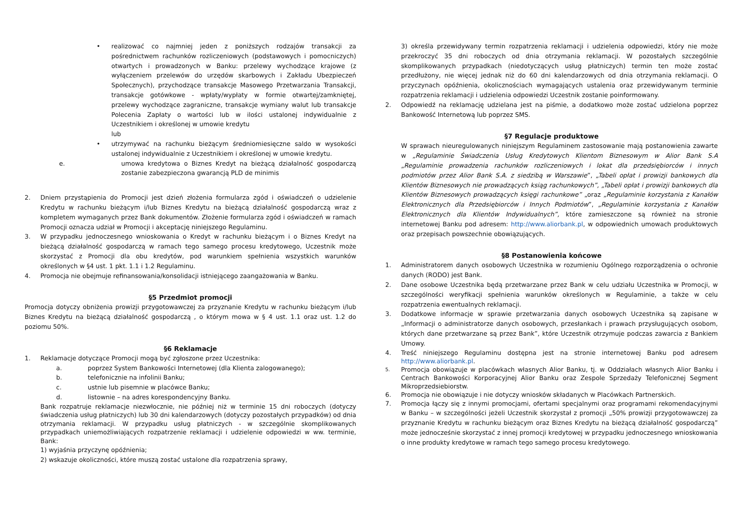• realizować co najmniej jeden z poniższych rodzajów transakcji za pośrednictwem rachunków rozliczeniowych (podstawowych i pomocniczych) otwartych i prowadzonych w Banku: przelewy wychodzące krajowe (z wyłączeniem przelewów do urzędów skarbowych i Zakładu Ubezpieczeń Społecznych), przychodzące transakcje Masowego Przetwarzania Transakcji, transakcje gotówkowe - wpłaty/wypłaty w formie otwartej/zamkniętej, przelewy wychodzące zagraniczne, transakcje wymiany walut lub transakcje Polecenia Zapłaty o wartości lub w ilości ustalonej indywidualnie z Uczestnikiem i określonej w umowie kredytu
lub
• utrzymywać na rachunku bieżącym średniomiesięczne saldo w wysokości ustalonej indywidualnie z Uczestnikiem i określonej w umowie kredytu.
e. umowa kredytowa o Biznes Kredyt na bieżącą działalność gospodarczą zostanie zabezpieczona gwarancją PLD de minimis
2. Dniem przystąpienia do Promocji jest dzień złożenia formularza zgód i oświadczeń o udzielenie Kredytu w rachunku bieżącym i/lub Biznes Kredytu na bieżącą działalność gospodarczą wraz z kompletem wymaganych przez Bank dokumentów. Złożenie formularza zgód i oświadczeń w ramach Promocji oznacza udział w Promocji i akceptację niniejszego Regulaminu.
3. W przypadku jednoczesnego wnioskowania o Kredyt w rachunku bieżącym i o Biznes Kredyt na bieżącą działalność gospodarczą w ramach tego samego procesu kredytowego, Uczestnik może skorzystać z Promocji dla obu kredytów, pod warunkiem spełnienia wszystkich warunków określonych w §4 ust. 1 pkt. 1.1 i 1.2 Regulaminu.
4. Promocja nie obejmuje refinansowania/konsolidacji istniejącego zaangażowania w Banku.
§5 Przedmiot promocji
Promocja dotyczy obniżenia prowizji przygotowawczej za przyznanie Kredytu w rachunku bieżącym i/lub Biznes Kredytu na bieżącą działalność gospodarczą , o którym mowa w § 4 ust. 1.1 oraz ust. 1.2 do poziomu 50%.
§6 Reklamacje
1. Reklamacje dotyczące Promocji mogą być zgłoszone przez Uczestnika:
a. poprzez System Bankowości Internetowej (dla Klienta zalogowanego);
b. telefonicznie na infolinii Banku;
c. ustnie lub pisemnie w placówce Banku;
d. listownie – na adres korespondencyjny Banku.
Bank rozpatruje reklamacje niezwłocznie, nie później niż w terminie 15 dni roboczych (dotyczy świadczenia usług płatniczych) lub 30 dni kalendarzowych (dotyczy pozostałych przypadków) od dnia otrzymania reklamacji. W przypadku usług płatniczych - w szczególnie skomplikowanych przypadkach uniemożliwiających rozpatrzenie reklamacji i udzielenie odpowiedzi w ww. terminie, Bank:
1) wyjaśnia przyczynę opóźnienia;
2) wskazuje okoliczności, które muszą zostać ustalone dla rozpatrzenia sprawy,
3) określa przewidywany termin rozpatrzenia reklamacji i udzielenia odpowiedzi, który nie może przekroczyć 35 dni roboczych od dnia otrzymania reklamacji. W pozostałych szczególnie skomplikowanych przypadkach (niedotyczących usług płatniczych) termin ten może zostać przedłużony, nie więcej jednak niż do 60 dni kalendarzowych od dnia otrzymania reklamacji. O przyczynach opóźnienia, okolicznościach wymagających ustalenia oraz przewidywanym terminie rozpatrzenia reklamacji i udzielenia odpowiedzi Uczestnik zostanie poinformowany.
2. Odpowiedź na reklamację udzielana jest na piśmie, a dodatkowo może zostać udzielona poprzez Bankowość Internetową lub poprzez SMS.
§7 Regulacje produktowe
W sprawach nieuregulowanych niniejszym Regulaminem zastosowanie mają postanowienia zawarte w „Regulaminie Świadczenia Usług Kredytowych Klientom Biznesowym w Alior Bank S.A „Regulaminie prowadzenia rachunków rozliczeniowych i lokat dla przedsiębiorców i innych podmiotów przez Alior Bank S.A. z siedzibą w Warszawie”, „Tabeli opłat i prowizji bankowych dla Klientów Biznesowych nie prowadzących ksiąg rachunkowych”, „Tabeli opłat i prowizji bankowych dla Klientów Biznesowych prowadzących księgi rachunkowe” „oraz „Regulaminie korzystania z Kanałów Elektronicznych dla Przedsiębiorców i Innych Podmiotów”, „Regulaminie korzystania z Kanałów Elektronicznych dla Klientów Indywidualnych”, które zamieszczone są również na stronie internetowej Banku pod adresem: http://www.aliorbank.pl, w odpowiednich umowach produktowych oraz przepisach powszechnie obowiązujących.
§8 Postanowienia końcowe
1. Administratorem danych osobowych Uczestnika w rozumieniu Ogólnego rozporządzenia o ochronie danych (RODO) jest Bank.
2. Dane osobowe Uczestnika będą przetwarzane przez Bank w celu udziału Uczestnika w Promocji, w szczególności weryfikacji spełnienia warunków określonych w Regulaminie, a także w celu rozpatrzenia ewentualnych reklamacji.
3. Dodatkowe informacje w sprawie przetwarzania danych osobowych Uczestnika są zapisane w „Informacji o administratorze danych osobowych, przesłankach i prawach przysługujących osobom, których dane przetwarzane są przez Bank”, które Uczestnik otrzymuje podczas zawarcia z Bankiem Umowy.
4. Treść niniejszego Regulaminu dostępna jest na stronie internetowej Banku pod adresem http://www.aliorbank.pl.
5. Promocja obowiązuje w placówkach własnych Alior Banku, tj. w Oddziałach własnych Alior Banku i Centrach Bankowości Korporacyjnej Alior Banku oraz Zespole Sprzedaży Telefonicznej Segment Mikroprzedsiebiorstw.
6. Promocja nie obowiązuje i nie dotyczy wniosków składanych w Placówkach Partnerskich.
7. Promocja łączy się z innymi promocjami, ofertami specjalnymi oraz programami rekomendacyjnymi w Banku – w szczególności jeżeli Uczestnik skorzystał z promocji „50% prowizji przygotowawczej za przyznanie Kredytu w rachunku bieżącym oraz Biznes Kredytu na bieżącą działalność gospodarczą” może jednocześnie skorzystać z innej promocji kredytowej w przypadku jednoczesnego wnioskowania o inne produkty kredytowe w ramach tego samego procesu kredytowego.